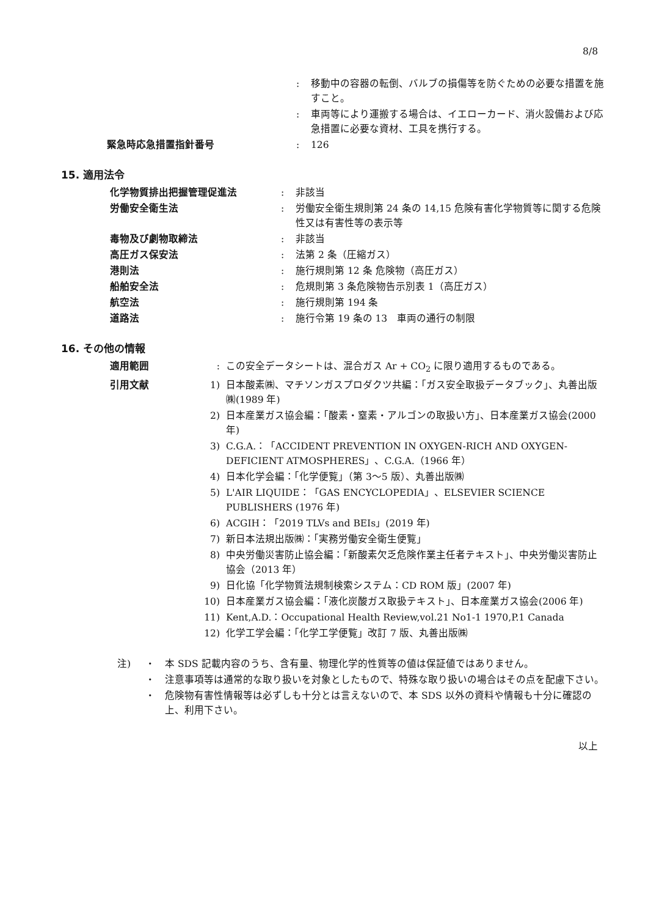8/8
| | : | 移動中の容器の転倒、バルブの損傷等を防ぐための必要な措置を施すこと。 |
| | : | 車両等により運搬する場合は、イエローカード、消火設備および応急措置に必要な資材、工具を携行する。 |
| 緊急時応急措置指針番号 | : | 126 |
15. 適用法令
| 化学物質排出把握管理促進法 | : | 非該当 |
| 労働安全衛生法 | : | 労働安全衛生規則第 24 条の 14,15 危険有害化学物質等に関する危険性又は有害性等の表示等 |
| 毒物及び劇物取締法 | : | 非該当 |
| 高圧ガス保安法 | : | 法第 2 条（圧縮ガス） |
| 港則法 | : | 施行規則第 12 条 危険物（高圧ガス） |
| 船舶安全法 | : | 危規則第 3 条危険物告示別表 1（高圧ガス） |
| 航空法 | : | 施行規則第 194 条 |
| 道路法 | : | 施行令第 19 条の 13 車両の通行の制限 |
16. その他の情報
| 適用範囲 | : | この安全データシートは、混合ガス Ar + CO<sub>2</sub> に限り適用するものである。 |
| 引用文献 | 1) | 日本酸素㈱、マチソンガスプロダクツ共編：「ガス安全取扱データブック」、丸善出版㈱(1989 年) |
| | 2) | 日本産業ガス協会編：「酸素・窒素・アルゴンの取扱い方」、日本産業ガス協会(2000 年) |
| | 3) | C.G.A.：「ACCIDENT PREVENTION IN OXYGEN-RICH AND OXYGEN-DEFICIENT ATMOSPHERES」、C.G.A.（1966 年） |
| | 4) | 日本化学会編：「化学便覧」（第 3～5 版）、丸善出版㈱ |
| | 5) | L'AIR LIQUIDE：「GAS ENCYCLOPEDIA」、ELSEVIER SCIENCE PUBLISHERS (1976 年) |
| | 6) | ACGIH：「2019 TLVs and BEIs」(2019 年) |
| | 7) | 新日本法規出版㈱：「実務労働安全衛生便覧」 |
| | 8) | 中央労働災害防止協会編：「新酸素欠乏危険作業主任者テキスト」、中央労働災害防止協会（2013 年） |
| | 9) | 日化協「化学物質法規制検索システム：CD ROM 版」(2007 年) |
| | 10) | 日本産業ガス協会編：「液化炭酸ガス取扱テキスト」、日本産業ガス協会(2006 年) |
| | 11) | Kent,A.D.：Occupational Health Review,vol.21 No1-1 1970,P.1 Canada |
| | 12) | 化学工学会編：「化学工学便覧」改訂 7 版、丸善出版㈱ |
| 注) | ・ | 本 SDS 記載内容のうち、含有量、物理化学的性質等の値は保証値ではありません。 |
| | ・ | 注意事項等は通常的な取り扱いを対象としたもので、特殊な取り扱いの場合はその点を配慮下さい。 |
| | ・ | 危険物有害性情報等は必ずしも十分とは言えないので、本 SDS 以外の資料や情報も十分に確認の上、利用下さい。 |
以上